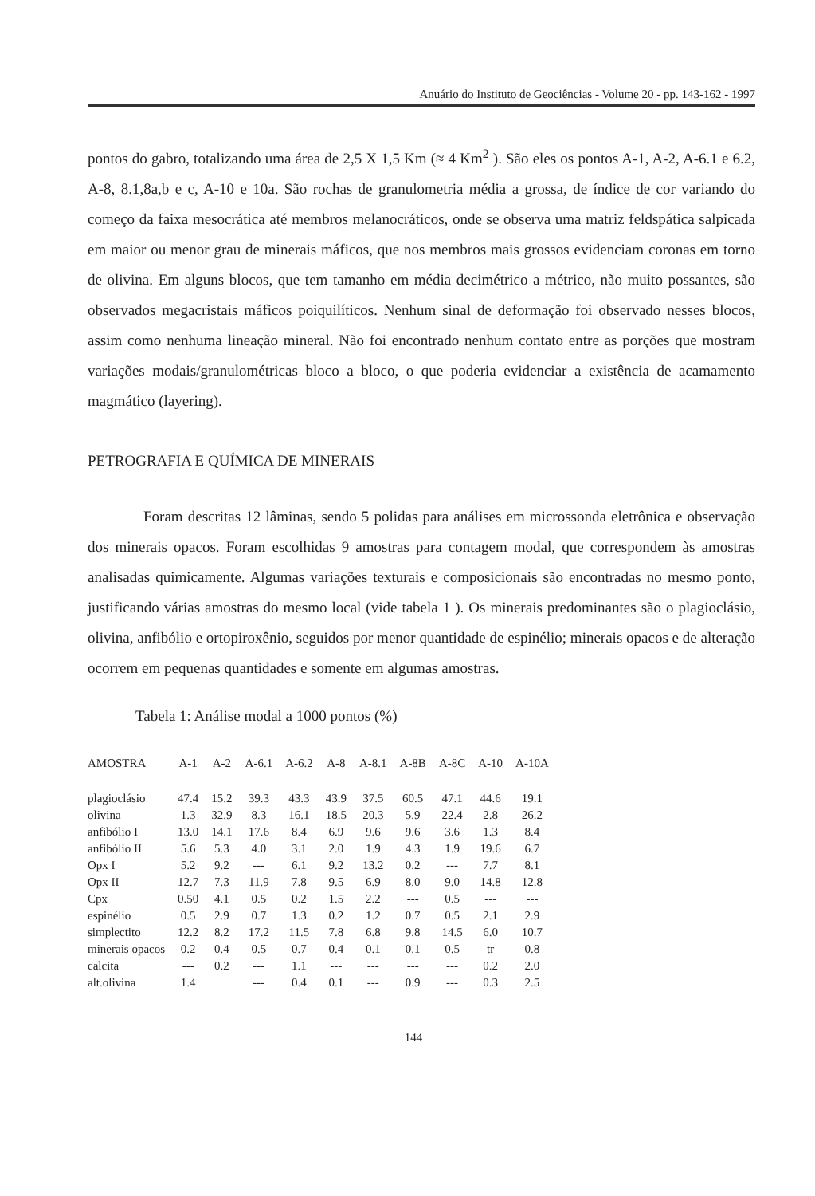Anuário do Instituto de Geociências - Volume 20 - pp. 143-162 - 1997
pontos do gabro, totalizando uma área de 2,5 X 1,5 Km (≈ 4 Km<sup>2</sup> ). São eles os pontos A-1, A-2, A-6.1 e 6.2, A-8, 8.1,8a,b e c, A-10 e 10a. São rochas de granulometria média a grossa, de índice de cor variando do começo da faixa mesocrática até membros melanocráticos, onde se observa uma matriz feldspática salpicada em maior ou menor grau de minerais máficos, que nos membros mais grossos evidenciam coronas em torno de olivina. Em alguns blocos, que tem tamanho em média decimétrico a métrico, não muito possantes, são observados megacristais máficos poiquilíticos. Nenhum sinal de deformação foi observado nesses blocos, assim como nenhuma lineação mineral. Não foi encontrado nenhum contato entre as porções que mostram variações modais/granulométricas bloco a bloco, o que poderia evidenciar a existência de acamamento magmático (layering).
PETROGRAFIA E QUÍMICA DE MINERAIS
Foram descritas 12 lâminas, sendo 5 polidas para análises em microssonda eletrônica e observação dos minerais opacos. Foram escolhidas 9 amostras para contagem modal, que correspondem às amostras analisadas quimicamente. Algumas variações texturais e composicionais são encontradas no mesmo ponto, justificando várias amostras do mesmo local (vide tabela 1 ). Os minerais predominantes são o plagioclásio, olivina, anfibólio e ortopiroxênio, seguidos por menor quantidade de espinélio; minerais opacos e de alteração ocorrem em pequenas quantidades e somente em algumas amostras.
Tabela 1: Análise modal a 1000 pontos (%)
| AMOSTRA | A-1 | A-2 | A-6.1 | A-6.2 | A-8 | A-8.1 | A-8B | A-8C | A-10 | A-10A |
| --- | --- | --- | --- | --- | --- | --- | --- | --- | --- | --- |
| plagioclásio | 47.4 | 15.2 | 39.3 | 43.3 | 43.9 | 37.5 | 60.5 | 47.1 | 44.6 | 19.1 |
| olivina | 1.3 | 32.9 | 8.3 | 16.1 | 18.5 | 20.3 | 5.9 | 22.4 | 2.8 | 26.2 |
| anfibólio I | 13.0 | 14.1 | 17.6 | 8.4 | 6.9 | 9.6 | 9.6 | 3.6 | 1.3 | 8.4 |
| anfibólio II | 5.6 | 5.3 | 4.0 | 3.1 | 2.0 | 1.9 | 4.3 | 1.9 | 19.6 | 6.7 |
| Opx I | 5.2 | 9.2 | --- | 6.1 | 9.2 | 13.2 | 0.2 | --- | 7.7 | 8.1 |
| Opx II | 12.7 | 7.3 | 11.9 | 7.8 | 9.5 | 6.9 | 8.0 | 9.0 | 14.8 | 12.8 |
| Cpx | 0.50 | 4.1 | 0.5 | 0.2 | 1.5 | 2.2 | --- | 0.5 | --- | --- |
| espinélio | 0.5 | 2.9 | 0.7 | 1.3 | 0.2 | 1.2 | 0.7 | 0.5 | 2.1 | 2.9 |
| simplectito | 12.2 | 8.2 | 17.2 | 11.5 | 7.8 | 6.8 | 9.8 | 14.5 | 6.0 | 10.7 |
| minerais opacos | 0.2 | 0.4 | 0.5 | 0.7 | 0.4 | 0.1 | 0.1 | 0.5 | tr | 0.8 |
| calcita | --- | 0.2 | --- | 1.1 | --- | --- | --- | --- | 0.2 | 2.0 |
| alt.olivina | 1.4 | | --- | 0.4 | 0.1 | --- | 0.9 | --- | 0.3 | 2.5 |
144